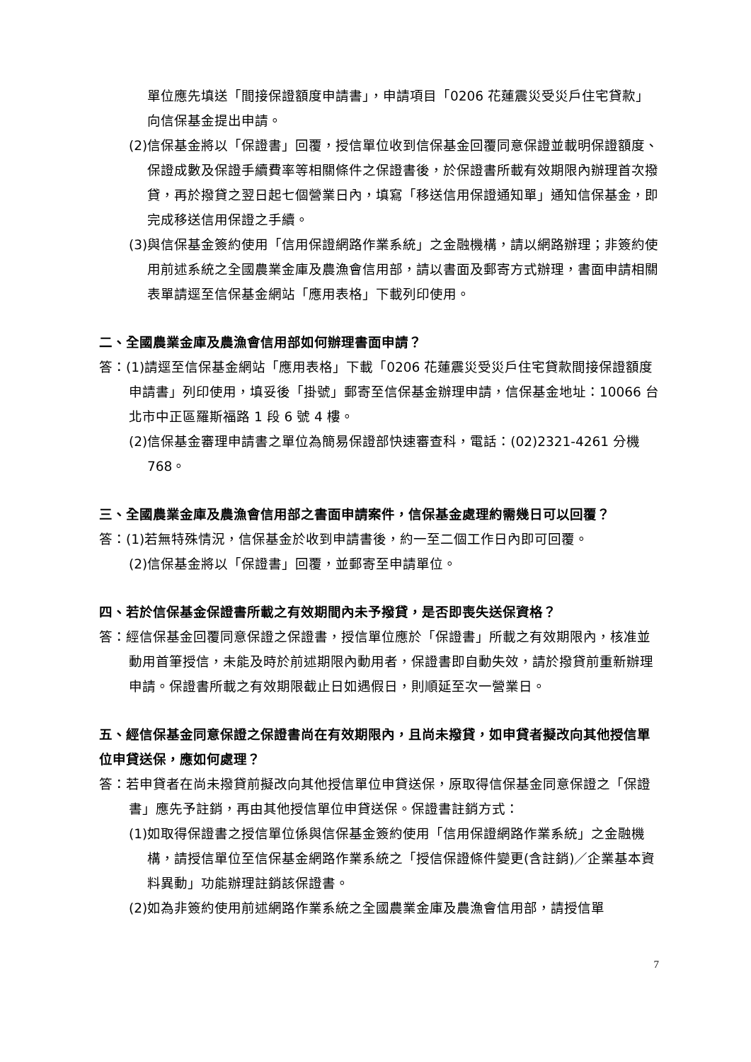單位應先填送「間接保證額度申請書」，申請項目「0206 花蓮震災受災戶住宅貸款」向信保基金提出申請。
(2)信保基金將以「保證書」回覆，授信單位收到信保基金回覆同意保證並載明保證額度、保證成數及保證手續費率等相關條件之保證書後，於保證書所載有效期限內辦理首次撥貸，再於撥貸之翌日起七個營業日內，填寫「移送信用保證通知單」通知信保基金，即完成移送信用保證之手續。
(3)與信保基金簽約使用「信用保證網路作業系統」之金融機構，請以網路辦理；非簽約使用前述系統之全國農業金庫及農漁會信用部，請以書面及郵寄方式辦理，書面申請相關表單請逕至信保基金網站「應用表格」下載列印使用。
二、全國農業金庫及農漁會信用部如何辦理書面申請？
答：(1)請逕至信保基金網站「應用表格」下載「0206 花蓮震災受災戶住宅貸款間接保證額度申請書」列印使用，填妥後「掛號」郵寄至信保基金辦理申請，信保基金地址：10066 台北市中正區羅斯福路 1 段 6 號 4 樓。
(2)信保基金審理申請書之單位為簡易保證部快速審查科，電話：(02)2321-4261 分機 768。
三、全國農業金庫及農漁會信用部之書面申請案件，信保基金處理約需幾日可以回覆？
答：(1)若無特殊情況，信保基金於收到申請書後，約一至二個工作日內即可回覆。
(2)信保基金將以「保證書」回覆，並郵寄至申請單位。
四、若於信保基金保證書所載之有效期間內未予撥貸，是否即喪失送保資格？
答：經信保基金回覆同意保證之保證書，授信單位應於「保證書」所載之有效期限內，核准並動用首筆授信，未能及時於前述期限內動用者，保證書即自動失效，請於撥貸前重新辦理申請。保證書所載之有效期限截止日如遇假日，則順延至次一營業日。
五、經信保基金同意保證之保證書尚在有效期限內，且尚未撥貸，如申貸者擬改向其他授信單位申貸送保，應如何處理？
答：若申貸者在尚未撥貸前擬改向其他授信單位申貸送保，原取得信保基金同意保證之「保證書」應先予註銷，再由其他授信單位申貸送保。保證書註銷方式：
(1)如取得保證書之授信單位係與信保基金簽約使用「信用保證網路作業系統」之金融機構，請授信單位至信保基金網路作業系統之「授信保證條件變更(含註銷)／企業基本資料異動」功能辦理註銷該保證書。
(2)如為非簽約使用前述網路作業系統之全國農業金庫及農漁會信用部，請授信單
7